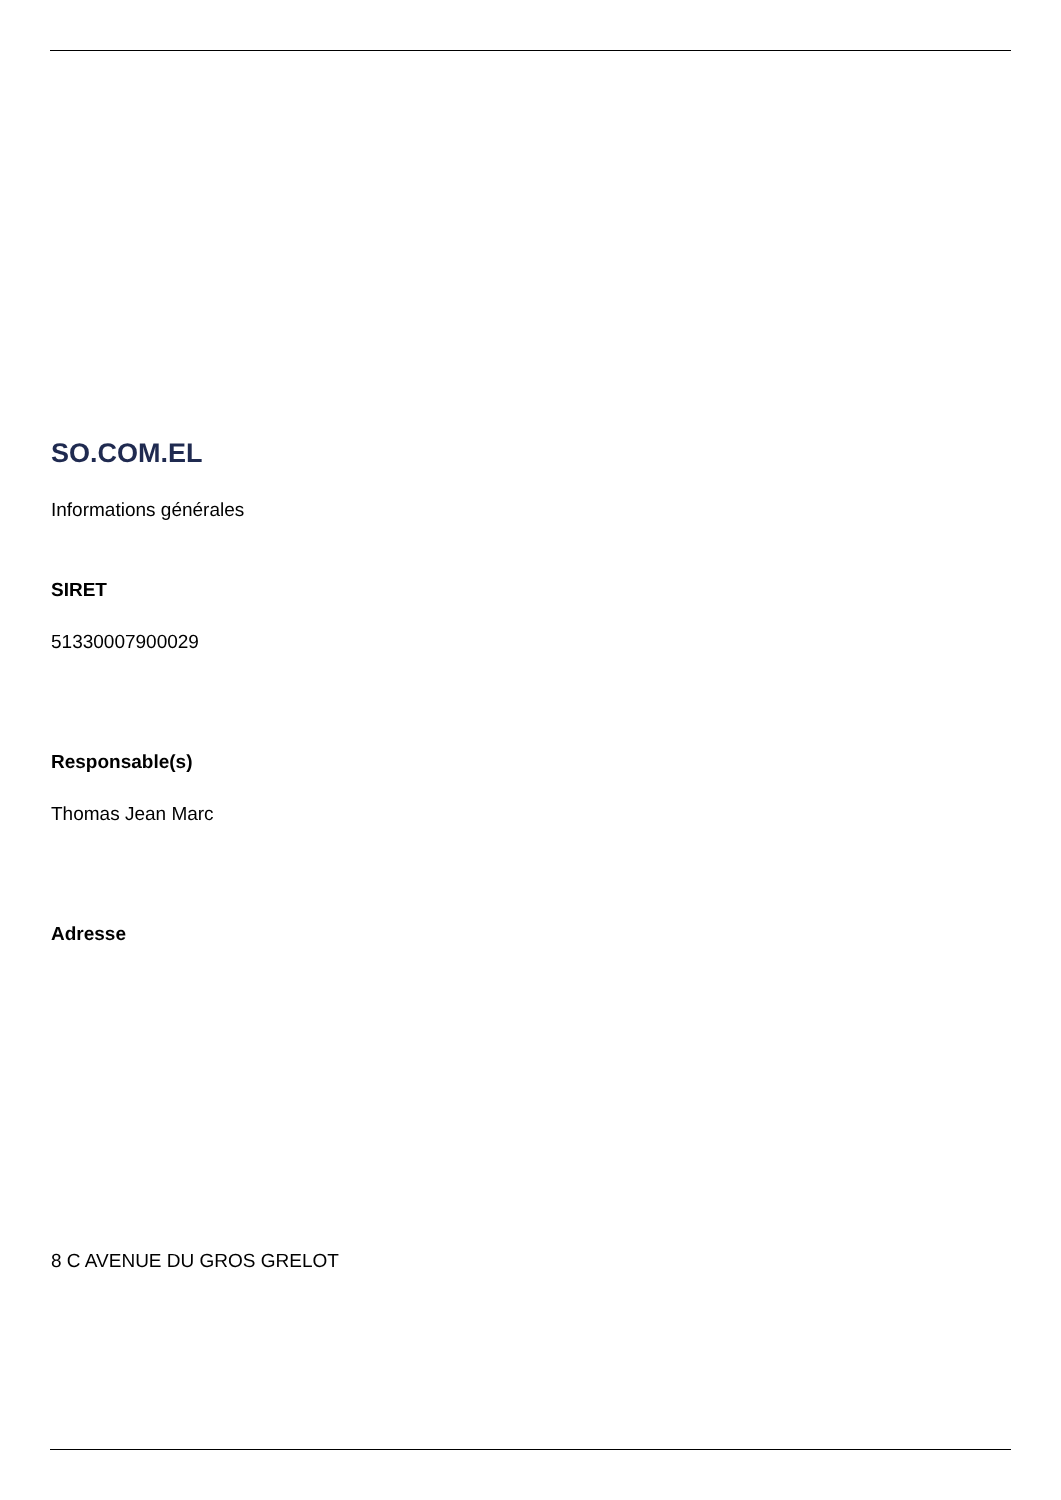SO.COM.EL
Informations générales
SIRET
51330007900029
Responsable(s)
Thomas Jean Marc
Adresse
8 C AVENUE DU GROS GRELOT